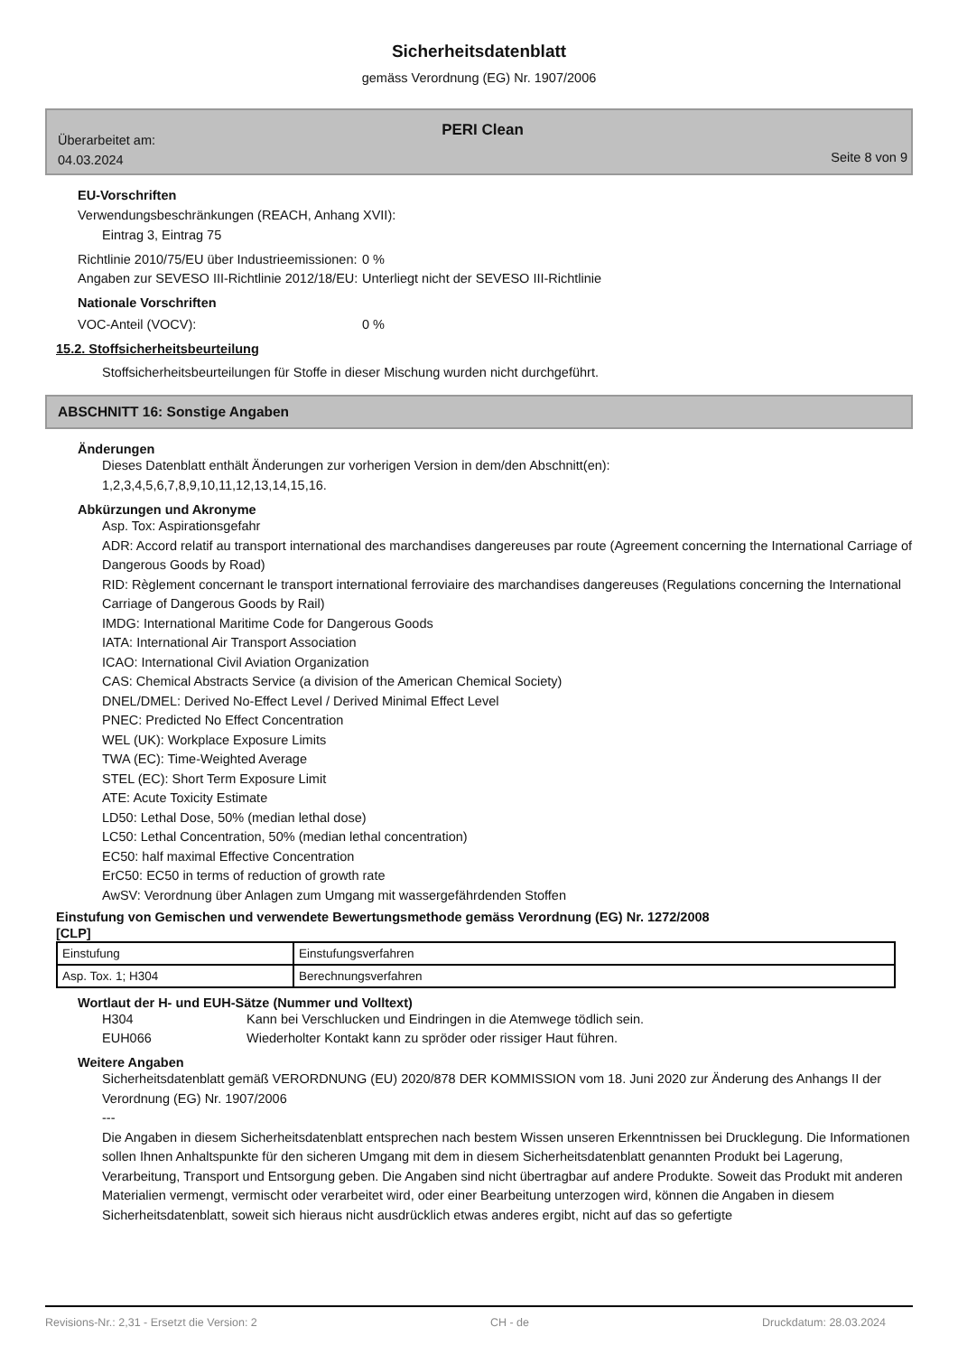Sicherheitsdatenblatt
gemäss Verordnung (EG) Nr. 1907/2006
PERI Clean
Überarbeitet am:
04.03.2024
Seite 8 von 9
EU-Vorschriften
Verwendungsbeschränkungen (REACH, Anhang XVII):
Eintrag 3, Eintrag 75
Richtlinie 2010/75/EU über Industrieemissionen:
0 %
Angaben zur SEVESO III-Richtlinie 2012/18/EU:
Unterliegt nicht der SEVESO III-Richtlinie
Nationale Vorschriften
VOC-Anteil (VOCV): 0 %
15.2. Stoffsicherheitsbeurteilung
Stoffsicherheitsbeurteilungen für Stoffe in dieser Mischung wurden nicht durchgeführt.
ABSCHNITT 16: Sonstige Angaben
Änderungen
Dieses Datenblatt enthält Änderungen zur vorherigen Version in dem/den Abschnitt(en):
1,2,3,4,5,6,7,8,9,10,11,12,13,14,15,16.
Abkürzungen und Akronyme
Asp. Tox: Aspirationsgefahr
ADR: Accord relatif au transport international des marchandises dangereuses par route (Agreement concerning the International Carriage of Dangerous Goods by Road)
RID: Règlement concernant le transport international ferroviaire des marchandises dangereuses (Regulations concerning the International Carriage of Dangerous Goods by Rail)
IMDG: International Maritime Code for Dangerous Goods
IATA: International Air Transport Association
ICAO: International Civil Aviation Organization
CAS: Chemical Abstracts Service (a division of the American Chemical Society)
DNEL/DMEL: Derived No-Effect Level / Derived Minimal Effect Level
PNEC: Predicted No Effect Concentration
WEL (UK): Workplace Exposure Limits
TWA (EC): Time-Weighted Average
STEL (EC): Short Term Exposure Limit
ATE: Acute Toxicity Estimate
LD50: Lethal Dose, 50% (median lethal dose)
LC50: Lethal Concentration, 50% (median lethal concentration)
EC50: half maximal Effective Concentration
ErC50: EC50 in terms of reduction of growth rate
AwSV: Verordnung über Anlagen zum Umgang mit wassergefährdenden Stoffen
Einstufung von Gemischen und verwendete Bewertungsmethode gemäss Verordnung (EG) Nr. 1272/2008
[CLP]
| Einstufung | Einstufungsverfahren |
| Asp. Tox. 1; H304 | Berechnungsverfahren |
Wortlaut der H- und EUH-Sätze (Nummer und Volltext)
H304 Kann bei Verschlucken und Eindringen in die Atemwege tödlich sein.
EUH066 Wiederholter Kontakt kann zu spröder oder rissiger Haut führen.
Weitere Angaben
Sicherheitsdatenblatt gemäß VERORDNUNG (EU) 2020/878 DER KOMMISSION vom 18. Juni 2020 zur Änderung des Anhangs II der Verordnung (EG) Nr. 1907/2006
---
Die Angaben in diesem Sicherheitsdatenblatt entsprechen nach bestem Wissen unseren Erkenntnissen bei Drucklegung. Die Informationen sollen Ihnen Anhaltspunkte für den sicheren Umgang mit dem in diesem Sicherheitsdatenblatt genannten Produkt bei Lagerung, Verarbeitung, Transport und Entsorgung geben. Die Angaben sind nicht übertragbar auf andere Produkte. Soweit das Produkt mit anderen Materialien vermengt, vermischt oder verarbeitet wird, oder einer Bearbeitung unterzogen wird, können die Angaben in diesem Sicherheitsdatenblatt, soweit sich hieraus nicht ausdrücklich etwas anderes ergibt, nicht auf das so gefertigte
Revisions-Nr.: 2,31 - Ersetzt die Version: 2 CH - de Druckdatum: 28.03.2024